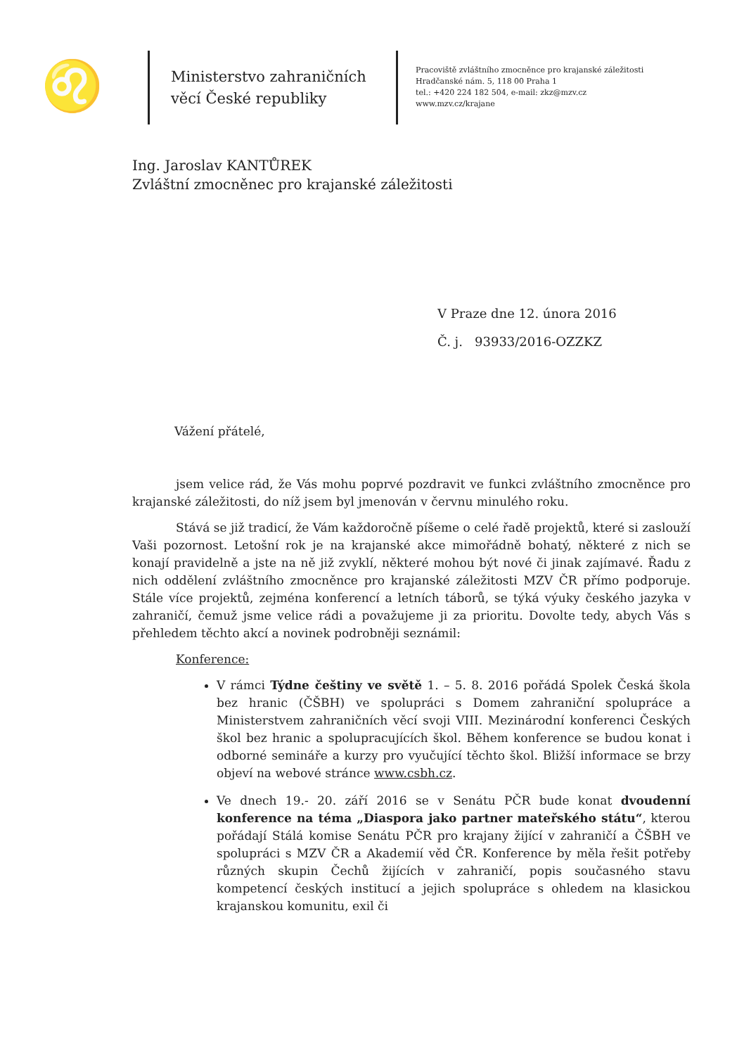♌
Ministerstvo zahraničních věcí České republiky
Pracoviště zvláštního zmocněnce pro krajanské záležitosti
Hradčanské nám. 5, 118 00 Praha 1
tel.: +420 224 182 504, e-mail: zkz@mzv.cz
www.mzv.cz/krajane
Ing. Jaroslav KANTŮREK
Zvláštní zmocněnec pro krajanské záležitosti
V Praze dne 12. února 2016
Č. j. 93933/2016-OZZKZ
Vážení přátelé,
jsem velice rád, že Vás mohu poprvé pozdravit ve funkci zvláštního zmocněnce pro krajanské záležitosti, do níž jsem byl jmenován v červnu minulého roku.
Stává se již tradicí, že Vám každoročně píšeme o celé řadě projektů, které si zaslouží Vaši pozornost. Letošní rok je na krajanské akce mimořádně bohatý, některé z nich se konají pravidelně a jste na ně již zvyklí, některé mohou být nové či jinak zajímavé. Řadu z nich oddělení zvláštního zmocněnce pro krajanské záležitosti MZV ČR přímo podporuje. Stále více projektů, zejména konferencí a letních táborů, se týká výuky českého jazyka v zahraničí, čemuž jsme velice rádi a považujeme ji za prioritu. Dovolte tedy, abych Vás s přehledem těchto akcí a novinek podrobněji seznámil:
Konference:
V rámci Týdne češtiny ve světě 1. – 5. 8. 2016 pořádá Spolek Česká škola bez hranic (ČŠBH) ve spolupráci s Domem zahraniční spolupráce a Ministerstvem zahraničních věcí svoji VIII. Mezinárodní konferenci Českých škol bez hranic a spolupracujících škol. Během konference se budou konat i odborné semináře a kurzy pro vyučující těchto škol. Bližší informace se brzy objeví na webové stránce www.csbh.cz.
Ve dnech 19.- 20. září 2016 se v Senátu PČR bude konat dvoudenní konference na téma „Diaspora jako partner mateřského státu“, kterou pořádají Stálá komise Senátu PČR pro krajany žijící v zahraničí a ČŠBH ve spolupráci s MZV ČR a Akademií věd ČR. Konference by měla řešit potřeby různých skupin Čechů žijících v zahraničí, popis současného stavu kompetencí českých institucí a jejich spolupráce s ohledem na klasickou krajanskou komunitu, exil či